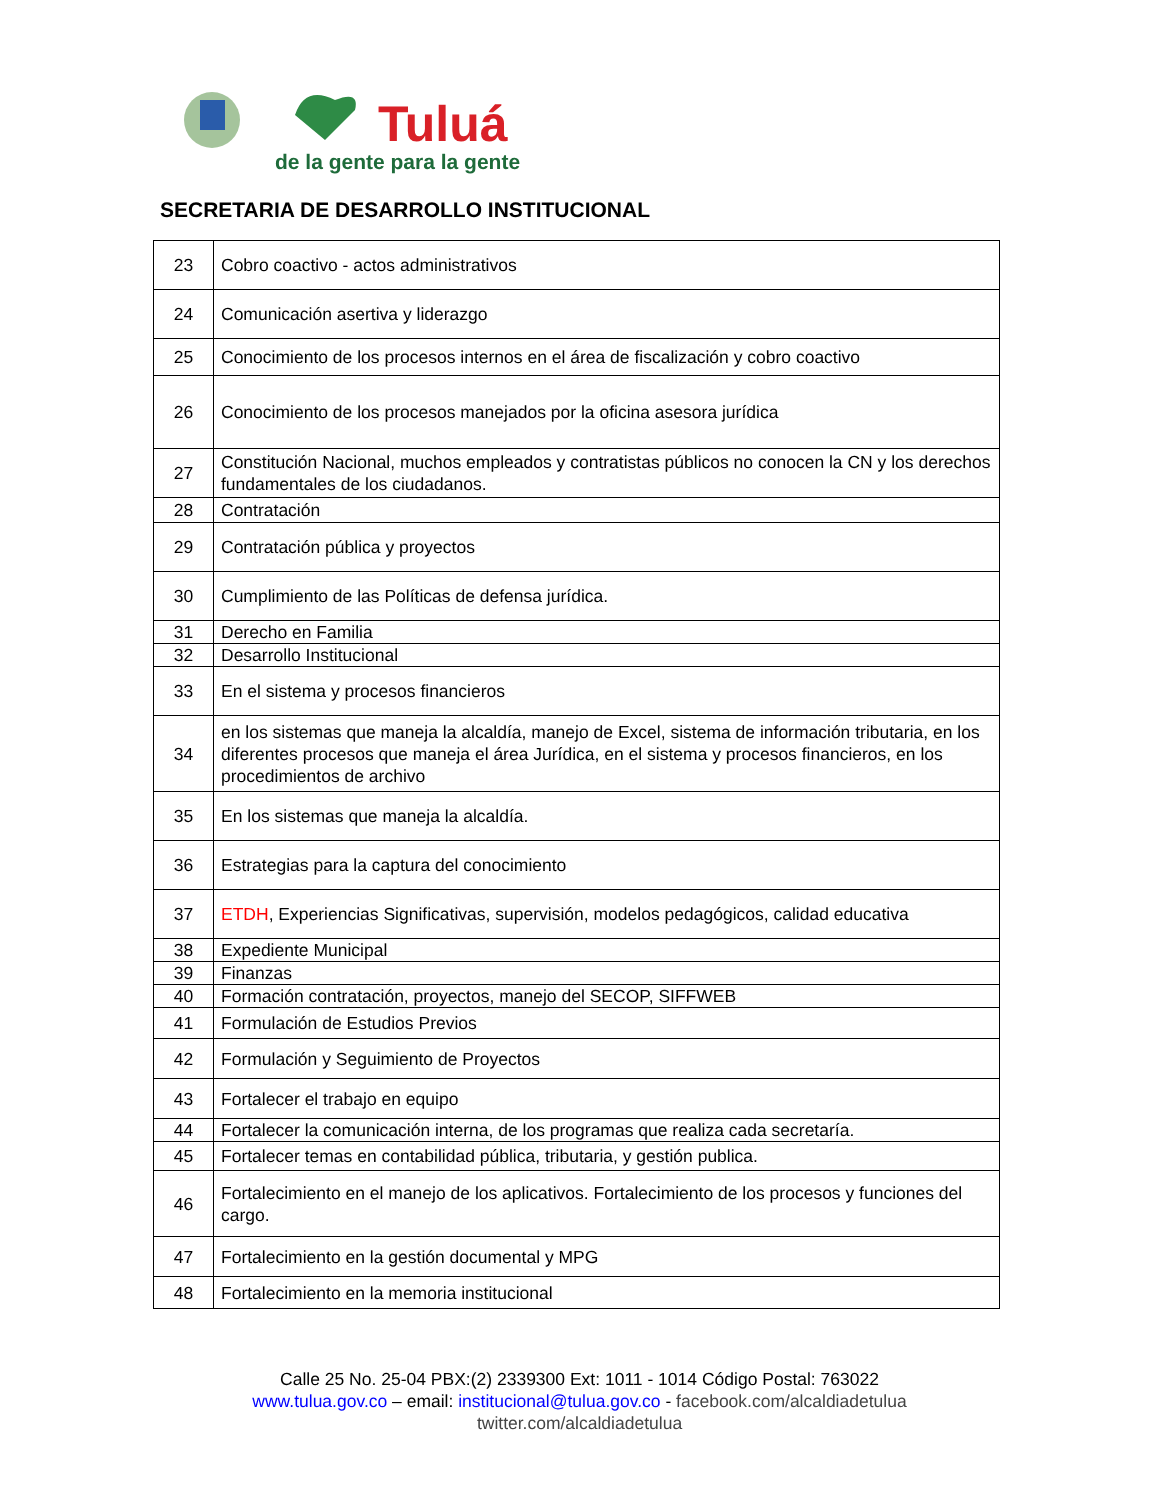Tuluá
de la gente para la gente
SECRETARIA DE DESARROLLO INSTITUCIONAL
| 23 | Cobro coactivo - actos administrativos |
| 24 | Comunicación asertiva y liderazgo |
| 25 | Conocimiento de los procesos internos en el área de fiscalización y cobro coactivo |
| 26 | Conocimiento de los procesos manejados por la oficina asesora jurídica |
| 27 | Constitución Nacional, muchos empleados y contratistas públicos no conocen la CN y los derechos fundamentales de los ciudadanos. |
| 28 | Contratación |
| 29 | Contratación pública y proyectos |
| 30 | Cumplimiento de las Políticas de defensa jurídica. |
| 31 | Derecho en Familia |
| 32 | Desarrollo Institucional |
| 33 | En el sistema y procesos financieros |
| 34 | en los sistemas que maneja la alcaldía, manejo de Excel, sistema de información tributaria, en los diferentes procesos que maneja el área Jurídica, en el sistema y procesos financieros, en los procedimientos de archivo |
| 35 | En los sistemas que maneja la alcaldía. |
| 36 | Estrategias para la captura del conocimiento |
| 37 | ETDH , Experiencias Significativas, supervisión, modelos pedagógicos, calidad educativa |
| 38 | Expediente Municipal |
| 39 | Finanzas |
| 40 | Formación contratación, proyectos, manejo del SECOP, SIFFWEB |
| 41 | Formulación de Estudios Previos |
| 42 | Formulación y Seguimiento de Proyectos |
| 43 | Fortalecer el trabajo en equipo |
| 44 | Fortalecer la comunicación interna, de los programas que realiza cada secretaría. |
| 45 | Fortalecer temas en contabilidad pública, tributaria, y gestión publica. |
| 46 | Fortalecimiento en el manejo de los aplicativos. Fortalecimiento de los procesos y funciones del cargo. |
| 47 | Fortalecimiento en la gestión documental y MPG |
| 48 | Fortalecimiento en la memoria institucional |
Calle 25 No. 25-04 PBX:(2) 2339300 Ext: 1011 - 1014 Código Postal: 763022
www.tulua.gov.co – email: institucional@tulua.gov.co - facebook.com/alcaldiadetulua
twitter.com/alcaldiadetulua